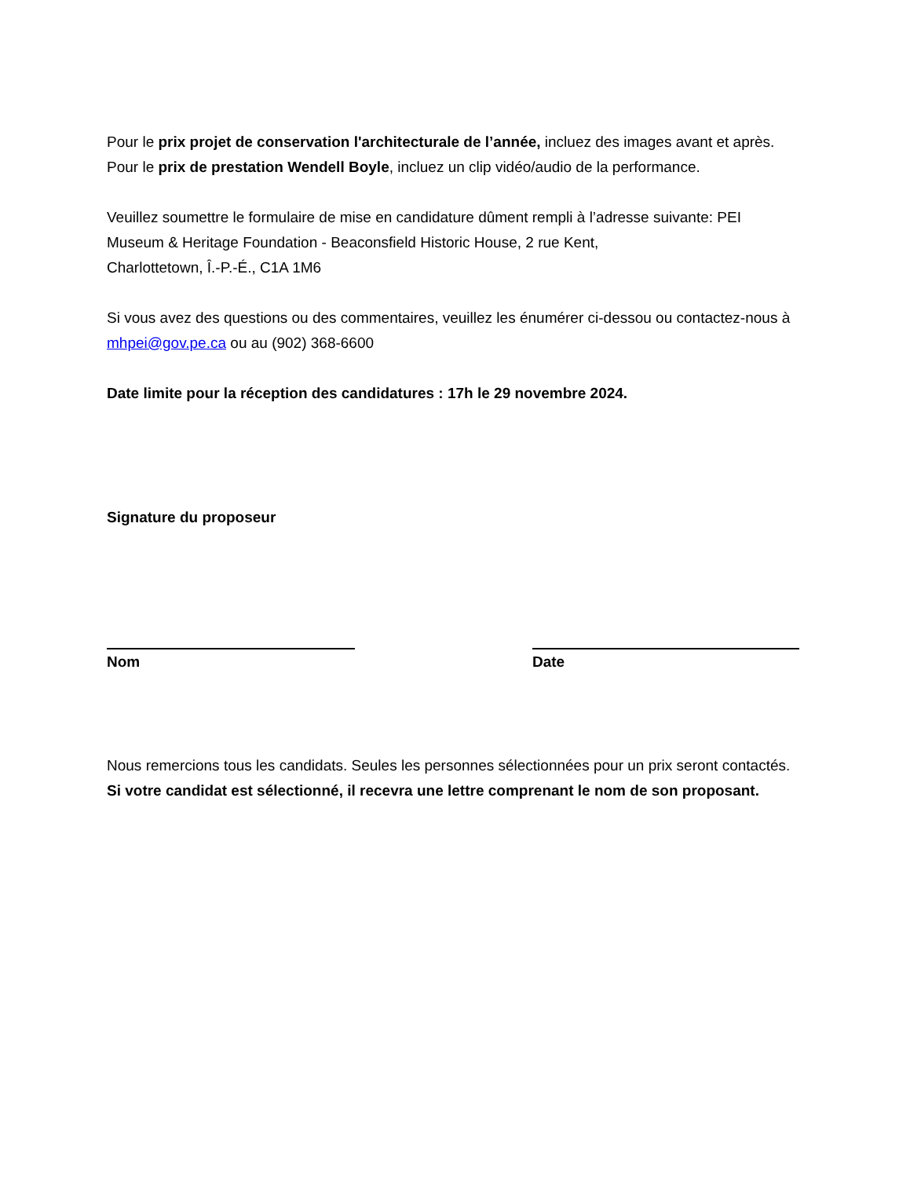Pour le prix projet de conservation l'architecturale de l’année, incluez des images avant et après.
Pour le prix de prestation Wendell Boyle, incluez un clip vidéo/audio de la performance.
Veuillez soumettre le formulaire de mise en candidature dûment rempli à l’adresse suivante: PEI Museum & Heritage Foundation - Beaconsfield Historic House, 2 rue Kent,
Charlottetown, Î.-P.-É., C1A 1M6
Si vous avez des questions ou des commentaires, veuillez les énumérer ci-dessou ou contactez-nous à mhpei@gov.pe.ca ou au (902) 368-6600
Date limite pour la réception des candidatures : 17h le 29 novembre 2024.
Signature du proposeur
Nom Date
Nous remercions tous les candidats. Seules les personnes sélectionnées pour un prix seront contactés. Si votre candidat est sélectionné, il recevra une lettre comprenant le nom de son proposant.